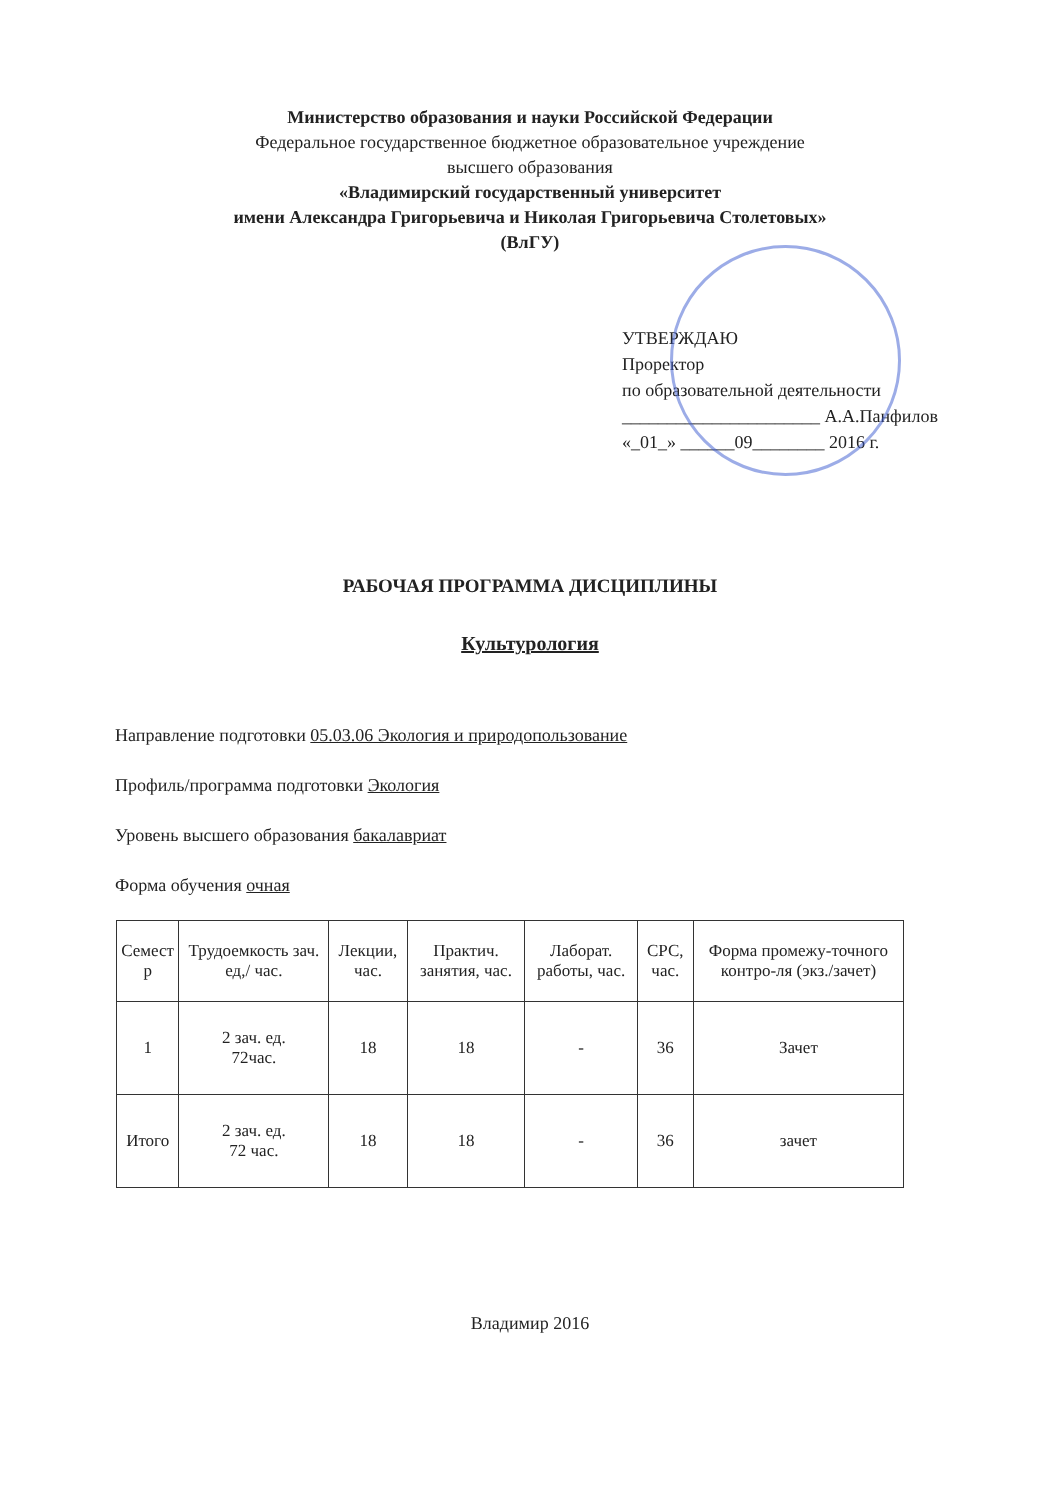Министерство образования и науки Российской Федерации
Федеральное государственное бюджетное образовательное учреждение
высшего образования
«Владимирский государственный университет
имени Александра Григорьевича и Николая Григорьевича Столетовых»
(ВлГУ)
УТВЕРЖДАЮ
Проректор
по образовательной деятельности
______________________ А.А.Панфилов
«_01_» ______09________ 2016 г.
РАБОЧАЯ ПРОГРАММА ДИСЦИПЛИНЫ
Культурология
Направление подготовки 05.03.06 Экология и природопользование
Профиль/программа подготовки Экология
Уровень высшего образования бакалавриат
Форма обучения очная
| Семест р | Трудоемкость зач. ед,/ час. | Лекции, час. | Практич. занятия, час. | Лаборат. работы, час. | СРС, час. | Форма промежу-точного контро-ля (экз./зачет) |
| --- | --- | --- | --- | --- | --- | --- |
| 1 | 2 зач. ед. 72час. | 18 | 18 | - | 36 | Зачет |
| Итого | 2 зач. ед. 72 час. | 18 | 18 | - | 36 | зачет |
Владимир 2016